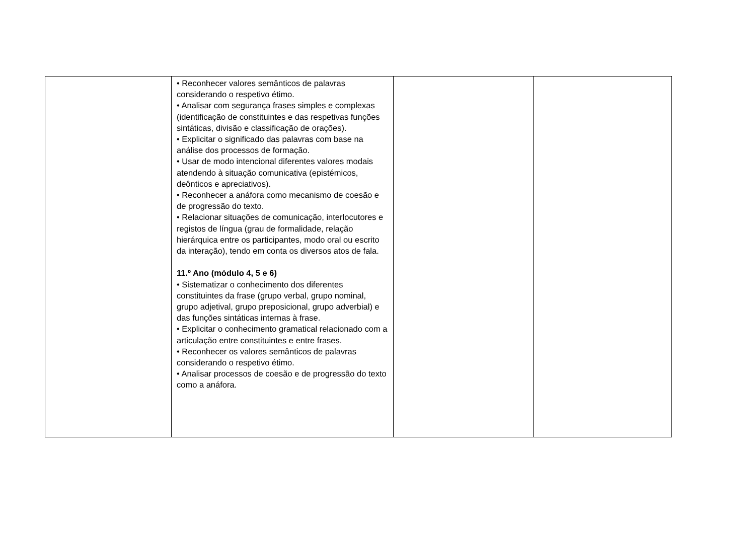| | • Reconhecer valores semânticos de palavras considerando o respetivo étimo. • Analisar com segurança frases simples e complexas (identificação de constituintes e das respetivas funções sintáticas, divisão e classificação de orações). • Explicitar o significado das palavras com base na análise dos processos de formação. • Usar de modo intencional diferentes valores modais atendendo à situação comunicativa (epistémicos, deônticos e apreciativos). • Reconhecer a anáfora como mecanismo de coesão e de progressão do texto. • Relacionar situações de comunicação, interlocutores e registos de língua (grau de formalidade, relação hierárquica entre os participantes, modo oral ou escrito da interação), tendo em conta os diversos atos de fala. 11.º Ano (módulo 4, 5 e 6) • Sistematizar o conhecimento dos diferentes constituintes da frase (grupo verbal, grupo nominal, grupo adjetival, grupo preposicional, grupo adverbial) e das funções sintáticas internas à frase. • Explicitar o conhecimento gramatical relacionado com a articulação entre constituintes e entre frases. • Reconhecer os valores semânticos de palavras considerando o respetivo étimo. • Analisar processos de coesão e de progressão do texto como a anáfora. | | |